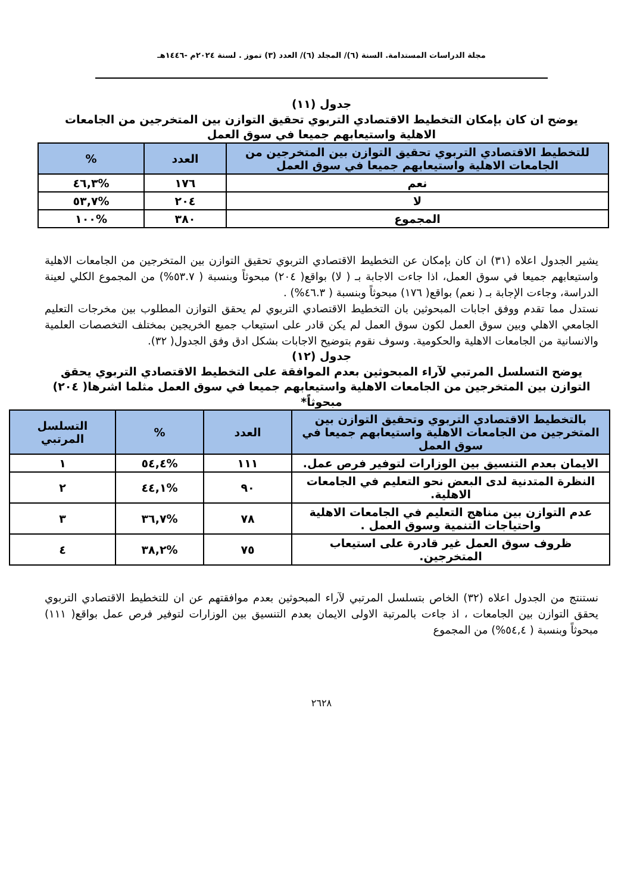مجلة الدراسات المستدامة. السنة (٦)/ المجلد (٦)/ العدد (٣) تموز . لسنة ٢٠٢٤م -١٤٤٦هـ
جدول (١١)
يوضح ان كان بإمكان التخطيط الاقتصادي التربوي تحقيق التوازن بين المتخرجين من الجامعات الاهلية واستيعابهم جميعا في سوق العمل
| للتخطيط الاقتصادي التربوي تحقيق التوازن بين المتخرجين من الجامعات الاهلية واستيعابهم جميعا في سوق العمل | العدد | % |
| --- | --- | --- |
| نعم | ١٧٦ | %٤٦,٣ |
| لا | ٢٠٤ | %٥٣,٧ |
| المجموع | ٣٨٠ | %١٠٠ |
يشير الجدول اعلاه (٣١) ان كان بإمكان عن التخطيط الاقتصادي التربوي تحقيق التوازن بين المتخرجين من الجامعات الاهلية واستيعابهم جميعا في سوق العمل، اذا جاءت الاجابة بـ ( لا) بواقع( ٢٠٤) مبحوثاً وبنسبة ( ٥٣.٧%) من المجموع الكلي لعينة الدراسة، وجاءت الإجابة بـ ( نعم) بواقع( ١٧٦) مبحوثاً وبنسبة ( ٤٦.٣%) .
نستدل مما تقدم ووفق اجابات المبحوثين بان التخطيط الاقتصادي التربوي لم يحقق التوازن المطلوب بين مخرجات التعليم الجامعي الاهلي وبين سوق العمل لكون سوق العمل لم يكن قادر على استيعاب جميع الخريجين بمختلف التخصصات العلمية والانسانية من الجامعات الاهلية والحكومية. وسوف نقوم بتوضيح الاجابات بشكل ادق وفق الجدول( ٣٢).
جدول (١٢)
يوضح التسلسل المرتبي لآراء المبحوثين بعدم الموافقة على التخطيط الاقتصادي التربوي يحقق التوازن بين المتخرجين من الجامعات الاهلية واستيعابهم جميعا في سوق العمل مثلما اشرها( ٢٠٤) مبحوثاً*
| بالتخطيط الاقتصادي التربوي وتحقيق التوازن بين المتخرجين من الجامعات الاهلية واستيعابهم جميعا في سوق العمل | العدد | % | التسلسل المرتبي |
| --- | --- | --- | --- |
| الايمان بعدم التنسيق بين الوزارات لتوفير فرص عمل. | ١١١ | %٥٤,٤ | ١ |
| النظرة المتدنية لدى البعض نحو التعليم في الجامعات الاهلية. | ٩٠ | %٤٤,١ | ٢ |
| عدم التوازن بين مناهج التعليم في الجامعات الاهلية واحتياجات التنمية وسوق العمل . | ٧٨ | %٣٦,٧ | ٣ |
| ظروف سوق العمل غير قادرة على استيعاب المتخرجين. | ٧٥ | %٣٨,٢ | ٤ |
نستنتج من الجدول اعلاه (٣٢) الخاص بتسلسل المرتبي لآراء المبحوثين بعدم موافقتهم عن ان للتخطيط الاقتصادي التربوي يحقق التوازن بين الجامعات ، اذ جاءت بالمرتبة الاولى الايمان بعدم التنسيق بين الوزارات لتوفير فرص عمل بواقع( ١١١) مبحوثاً وبنسبة ( ٥٤,٤%) من المجموع
٢٦٢٨